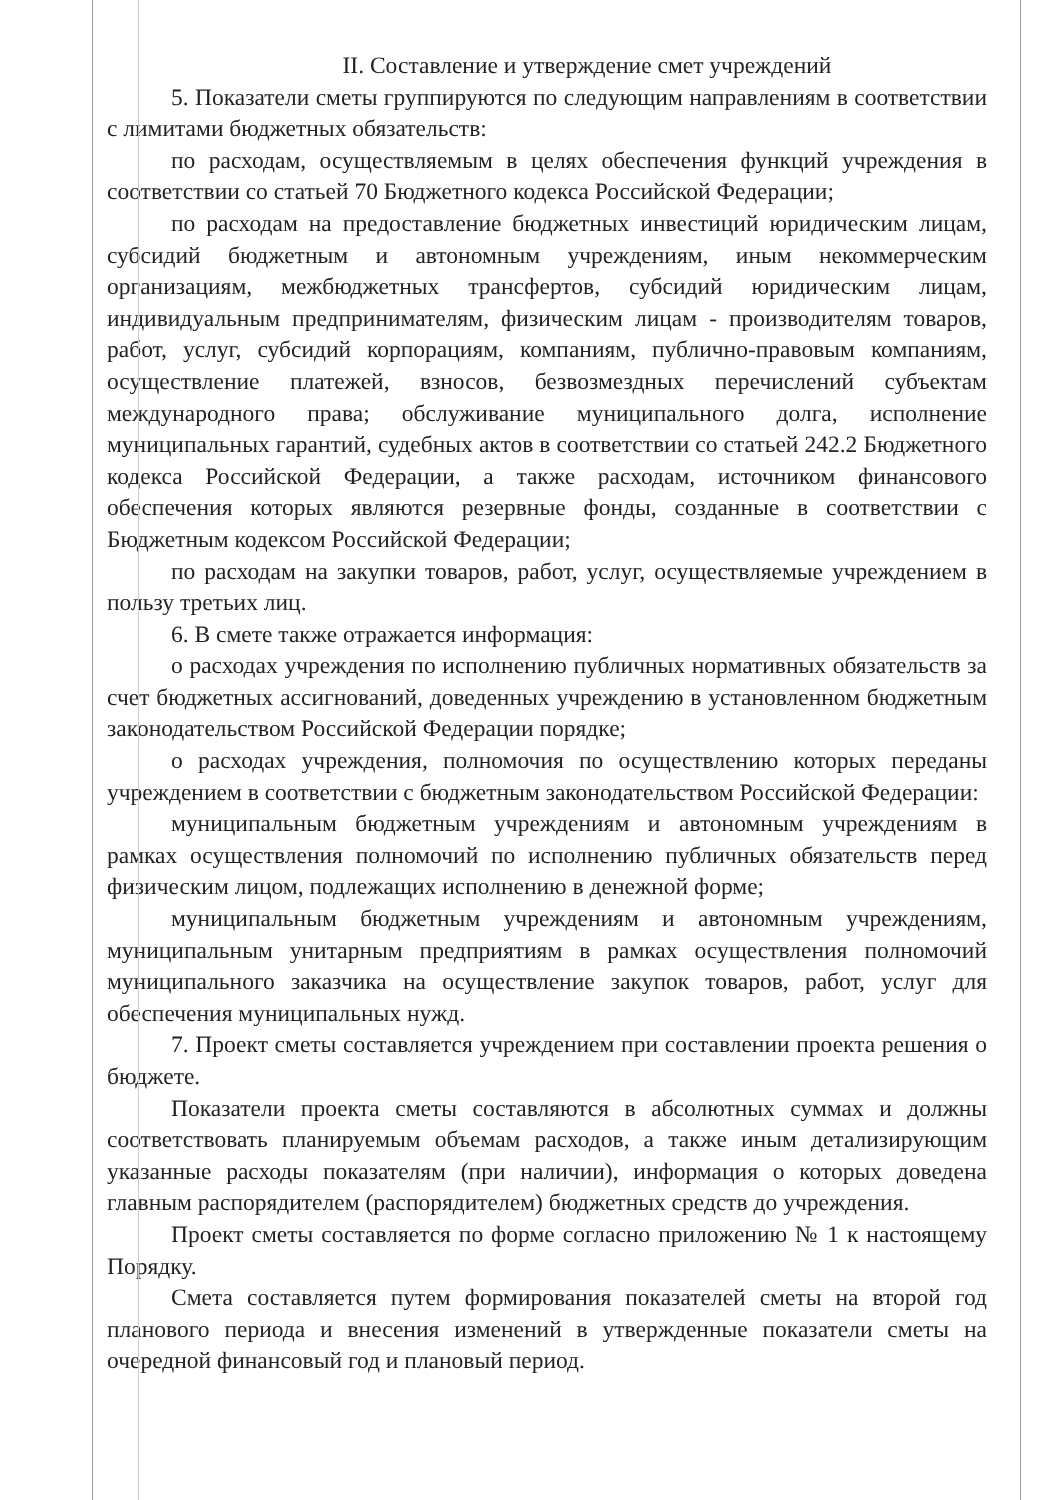II. Составление и утверждение смет учреждений
5. Показатели сметы группируются по следующим направлениям в соответствии с лимитами бюджетных обязательств:
по расходам, осуществляемым в целях обеспечения функций учреждения в соответствии со статьей 70 Бюджетного кодекса Российской Федерации;
по расходам на предоставление бюджетных инвестиций юридическим лицам, субсидий бюджетным и автономным учреждениям, иным некоммерческим организациям, межбюджетных трансфертов, субсидий юридическим лицам, индивидуальным предпринимателям, физическим лицам - производителям товаров, работ, услуг, субсидий корпорациям, компаниям, публично-правовым компаниям, осуществление платежей, взносов, безвозмездных перечислений субъектам международного права; обслуживание муниципального долга, исполнение муниципальных гарантий, судебных актов в соответствии со статьей 242.2 Бюджетного кодекса Российской Федерации, а также расходам, источником финансового обеспечения которых являются резервные фонды, созданные в соответствии с Бюджетным кодексом Российской Федерации;
по расходам на закупки товаров, работ, услуг, осуществляемые учреждением в пользу третьих лиц.
6. В смете также отражается информация:
о расходах учреждения по исполнению публичных нормативных обязательств за счет бюджетных ассигнований, доведенных учреждению в установленном бюджетным законодательством Российской Федерации порядке;
о расходах учреждения, полномочия по осуществлению которых переданы учреждением в соответствии с бюджетным законодательством Российской Федерации:
муниципальным бюджетным учреждениям и автономным учреждениям в рамках осуществления полномочий по исполнению публичных обязательств перед физическим лицом, подлежащих исполнению в денежной форме;
муниципальным бюджетным учреждениям и автономным учреждениям, муниципальным унитарным предприятиям в рамках осуществления полномочий муниципального заказчика на осуществление закупок товаров, работ, услуг для обеспечения муниципальных нужд.
7. Проект сметы составляется учреждением при составлении проекта решения о бюджете.
Показатели проекта сметы составляются в абсолютных суммах и должны соответствовать планируемым объемам расходов, а также иным детализирующим указанные расходы показателям (при наличии), информация о которых доведена главным распорядителем (распорядителем) бюджетных средств до учреждения.
Проект сметы составляется по форме согласно приложению № 1 к настоящему Порядку.
Смета составляется путем формирования показателей сметы на второй год планового периода и внесения изменений в утвержденные показатели сметы на очередной финансовый год и плановый период.